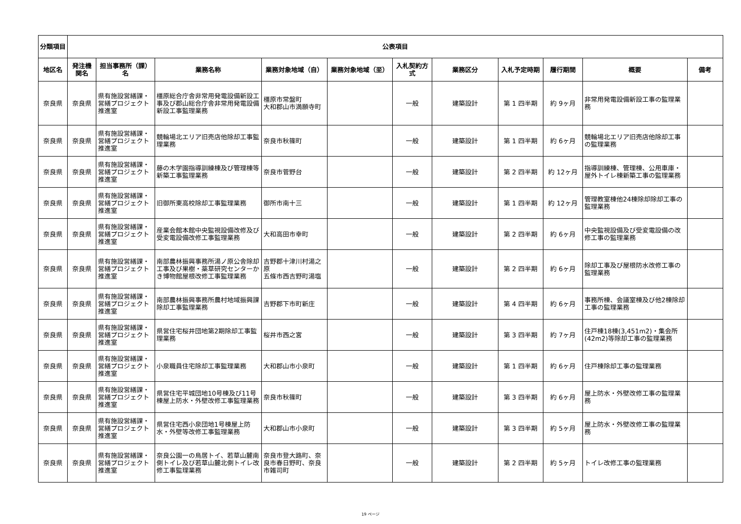| 分類項目 | 公表項目 | | | | | | | | | | |
| --- | --- | --- | --- | --- | --- | --- | --- | --- | --- | --- | --- |
| 地区名 | 発注機関名 | 担当事務所（課）名 | 業務名称 | 業務対象地域（自） | 業務対象地域（至） | 入札契約方式 | 業務区分 | 入札予定時期 | 履行期間 | 概要 | 備考 |
| 奈良県 | 奈良県 | 県有施設営繕課・営繕プロジェクト推進室 | 橿原総合庁舎非常用発電設備新設工事及び郡山総合庁舎非常用発電設備新設工事監理業務 | 橿原市常盤町 大和郡山市満願寺町 | | 一般 | 建築設計 | 第 1 四半期 | 約 9ヶ月 | 非常用発電設備新設工事の監理業務 | |
| 奈良県 | 奈良県 | 県有施設営繕課・営繕プロジェクト推進室 | 競輪場北エリア旧売店他除却工事監理業務 | 奈良市秋篠町 | | 一般 | 建築設計 | 第 1 四半期 | 約 6ヶ月 | 競輪場北エリア旧売店他除却工事の監理業務 | |
| 奈良県 | 奈良県 | 県有施設営繕課・営繕プロジェクト推進室 | 藤の木学園指導訓練棟及び管理棟等新築工事監理業務 | 奈良市菅野台 | | 一般 | 建築設計 | 第 2 四半期 | 約 12ヶ月 | 指導訓練棟、管理棟、公用車庫・屋外トイレ棟新築工事の監理業務 | |
| 奈良県 | 奈良県 | 県有施設営繕課・営繕プロジェクト推進室 | 旧御所東高校除却工事監理業務 | 御所市南十三 | | 一般 | 建築設計 | 第 1 四半期 | 約 12ヶ月 | 管理教室棟他24棟除却除却工事の監理業務 | |
| 奈良県 | 奈良県 | 県有施設営繕課・営繕プロジェクト推進室 | 産業会館本館中央監視設備改修及び受変電設備改修工事監理業務 | 大和高田市幸町 | | 一般 | 建築設計 | 第 2 四半期 | 約 6ヶ月 | 中央監視設備及び受変電設備の改修工事の監理業務 | |
| 奈良県 | 奈良県 | 県有施設営繕課・営繕プロジェクト推進室 | 南部農林振興事務所湯ノ原公舎除却工事及び果樹・薬草研究センターかき博物館屋根改修工事監理業務 | 吉野郡十津川村湯之原 五條市西吉野町湯塩 | | 一般 | 建築設計 | 第 2 四半期 | 約 6ヶ月 | 除却工事及び屋根防水改修工事の監理業務 | |
| 奈良県 | 奈良県 | 県有施設営繕課・営繕プロジェクト推進室 | 南部農林振興事務所農村地域振興課除却工事監理業務 | 吉野郡下市町新庄 | | 一般 | 建築設計 | 第 4 四半期 | 約 6ヶ月 | 事務所棟、会議室棟及び他2棟除却工事の監理業務 | |
| 奈良県 | 奈良県 | 県有施設営繕課・営繕プロジェクト推進室 | 県営住宅桜井団地第2期除却工事監理業務 | 桜井市西之宮 | | 一般 | 建築設計 | 第 3 四半期 | 約 7ヶ月 | 住戸棟18棟(3,451m2)・集会所(42m2)等除却工事の監理業務 | |
| 奈良県 | 奈良県 | 県有施設営繕課・営繕プロジェクト推進室 | 小泉職員住宅除却工事監理業務 | 大和郡山市小泉町 | | 一般 | 建築設計 | 第 1 四半期 | 約 6ヶ月 | 住戸棟除却工事の監理業務 | |
| 奈良県 | 奈良県 | 県有施設営繕課・営繕プロジェクト推進室 | 県営住宅平城団地10号棟及び11号棟屋上防水・外壁改修工事監理業務 | 奈良市秋篠町 | | 一般 | 建築設計 | 第 3 四半期 | 約 6ヶ月 | 屋上防水・外壁改修工事の監理業務 | |
| 奈良県 | 奈良県 | 県有施設営繕課・営繕プロジェクト推進室 | 県営住宅西小泉団地1号棟屋上防水・外壁等改修工事監理業務 | 大和郡山市小泉町 | | 一般 | 建築設計 | 第 3 四半期 | 約 5ヶ月 | 屋上防水・外壁改修工事の監理業務 | |
| 奈良県 | 奈良県 | 県有施設営繕課・営繕プロジェクト推進室 | 奈良公園一の鳥居トイ、若草山麓南側トイレ及び若草山麓北側トイレ改修工事監理業務 | 奈良市登大路町、奈良市春日野町、奈良市雑司町 | | 一般 | 建築設計 | 第 2 四半期 | 約 5ヶ月 | トイレ改修工事の監理業務 | |
19 ページ